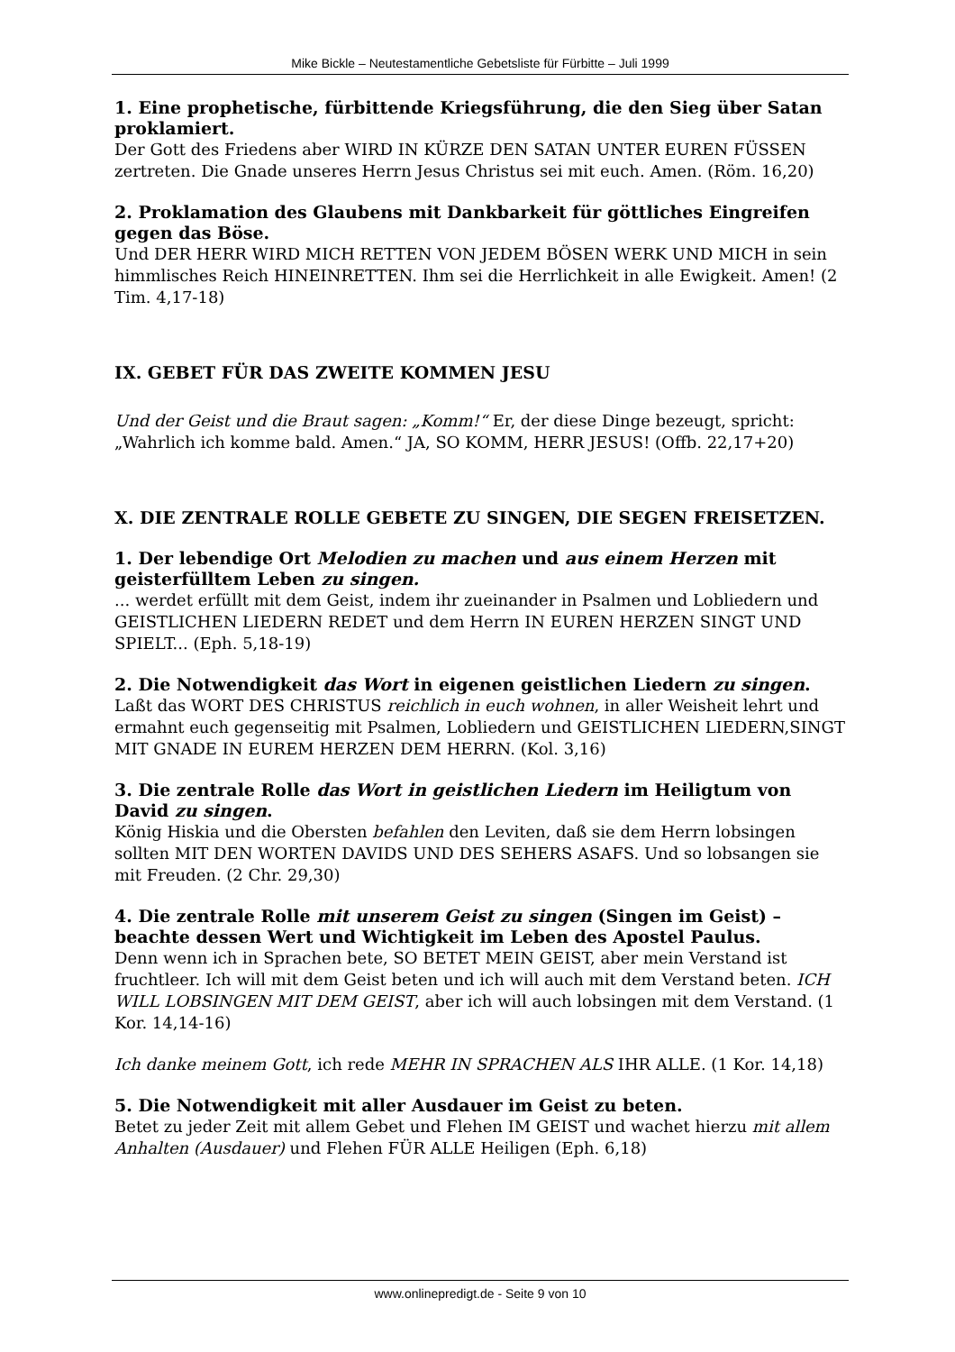Mike Bickle – Neutestamentliche Gebetsliste für Fürbitte – Juli 1999
1. Eine prophetische, fürbittende Kriegsführung, die den Sieg über Satan proklamiert.
Der Gott des Friedens aber WIRD IN KÜRZE DEN SATAN UNTER EUREN FÜSSEN zertreten. Die Gnade unseres Herrn Jesus Christus sei mit euch. Amen. (Röm. 16,20)
2. Proklamation des Glaubens mit Dankbarkeit für göttliches Eingreifen gegen das Böse.
Und DER HERR WIRD MICH RETTEN VON JEDEM BÖSEN WERK UND MICH in sein himmlisches Reich HINEINRETTEN. Ihm sei die Herrlichkeit in alle Ewigkeit. Amen! (2 Tim. 4,17-18)
IX. GEBET FÜR DAS ZWEITE KOMMEN JESU
Und der Geist und die Braut sagen: „Komm!“ Er, der diese Dinge bezeugt, spricht: „Wahrlich ich komme bald. Amen.“ JA, SO KOMM, HERR JESUS! (Offb. 22,17+20)
X. DIE ZENTRALE ROLLE GEBETE ZU SINGEN, DIE SEGEN FREISETZEN.
1. Der lebendige Ort Melodien zu machen und aus einem Herzen mit geisterfülltem Leben zu singen.
... werdet erfüllt mit dem Geist, indem ihr zueinander in Psalmen und Lobliedern und GEISTLICHEN LIEDERN REDET und dem Herrn IN EUREN HERZEN SINGT UND SPIELT... (Eph. 5,18-19)
2. Die Notwendigkeit das Wort in eigenen geistlichen Liedern zu singen.
Laßt das WORT DES CHRISTUS reichlich in euch wohnen, in aller Weisheit lehrt und ermahnt euch gegenseitig mit Psalmen, Lobliedern und GEISTLICHEN LIEDERN,SINGT MIT GNADE IN EUREM HERZEN DEM HERRN. (Kol. 3,16)
3. Die zentrale Rolle das Wort in geistlichen Liedern im Heiligtum von David zu singen.
König Hiskia und die Obersten befahlen den Leviten, daß sie dem Herrn lobsingen sollten MIT DEN WORTEN DAVIDS UND DES SEHERS ASAFS. Und so lobsangen sie mit Freuden. (2 Chr. 29,30)
4. Die zentrale Rolle mit unserem Geist zu singen (Singen im Geist) – beachte dessen Wert und Wichtigkeit im Leben des Apostel Paulus.
Denn wenn ich in Sprachen bete, SO BETET MEIN GEIST, aber mein Verstand ist fruchtleer. Ich will mit dem Geist beten und ich will auch mit dem Verstand beten. ICH WILL LOBSINGEN MIT DEM GEIST, aber ich will auch lobsingen mit dem Verstand. (1 Kor. 14,14-16)
Ich danke meinem Gott, ich rede MEHR IN SPRACHEN ALS IHR ALLE. (1 Kor. 14,18)
5. Die Notwendigkeit mit aller Ausdauer im Geist zu beten.
Betet zu jeder Zeit mit allem Gebet und Flehen IM GEIST und wachet hierzu mit allem Anhalten (Ausdauer) und Flehen FÜR ALLE Heiligen (Eph. 6,18)
www.onlinepredigt.de - Seite 9 von 10